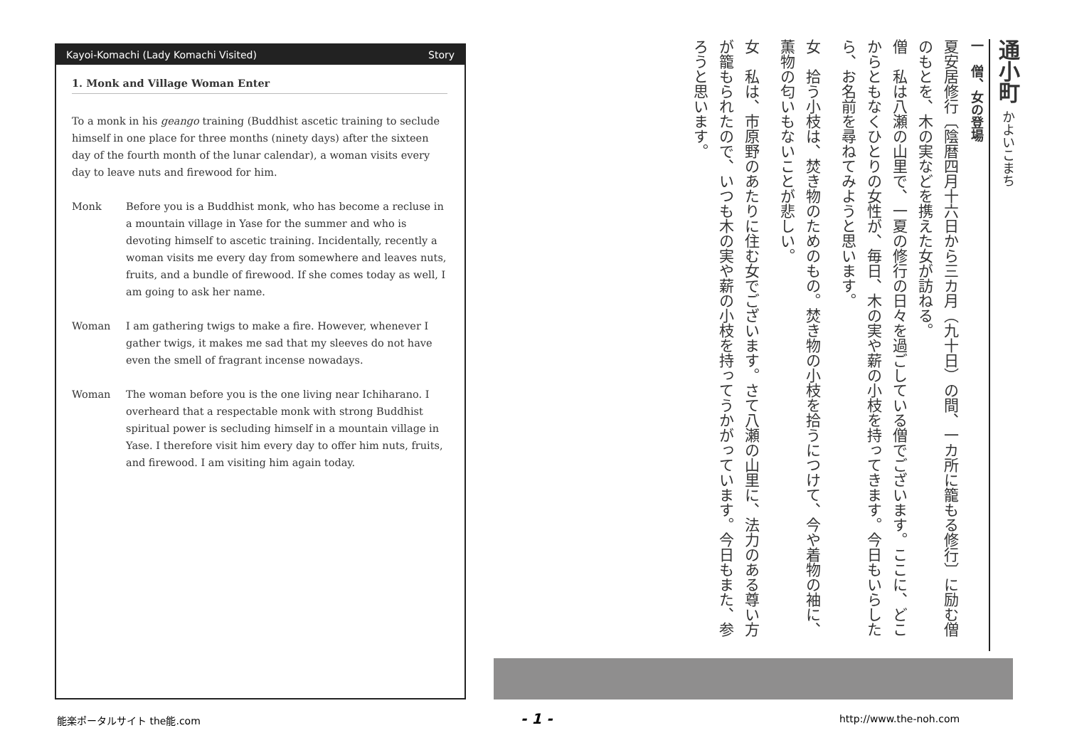Kayoi-Komachi (Lady Komachi Visited) Story
1. Monk and Village Woman Enter
To a monk in his geango training (Buddhist ascetic training to seclude himself in one place for three months (ninety days) after the sixteen day of the fourth month of the lunar calendar), a woman visits every day to leave nuts and firewood for him.
Monk Before you is a Buddhist monk, who has become a recluse in a mountain village in Yase for the summer and who is devoting himself to ascetic training. Incidentally, recently a woman visits me every day from somewhere and leaves nuts, fruits, and a bundle of firewood. If she comes today as well, I am going to ask her name.
Woman I am gathering twigs to make a fire. However, whenever I gather twigs, it makes me sad that my sleeves do not have even the smell of fragrant incense nowadays.
Woman The woman before you is the one living near Ichiharano. I overheard that a respectable monk with strong Buddhist spiritual power is secluding himself in a mountain village in Yase. I therefore visit him every day to offer him nuts, fruits, and firewood. I am visiting him again today.
通小町 かよいこまち
一　僧、女の登場
夏安居修行〔陰暦四月十六日から三カ月（九十日）の間、一カ所に籠もる修行〕に励む僧のもとを、木の実などを携えた女が訪ねる。
僧　私は八瀬の山里で、一夏の修行の日々を過ごしている僧でございます。ここに、どこからともなくひとりの女性が、毎日、木の実や薪の小枝を持ってきます。今日もいらしたら、お名前を尋ねてみようと思います。
女　拾う小枝は、焚き物のためのもの。焚き物の小枝を拾うにつけて、今や着物の袖に、薫物の匂いもないことが悲しい。
女　私は、市原野のあたりに住む女でございます。さて八瀬の山里に、法力のある尊い方が籠もられたので、いつも木の実や薪の小枝を持ってうかがっています。今日もまた、参ろうと思います。
能楽ポータルサイト the能.com - 1 - http://www.the-noh.com